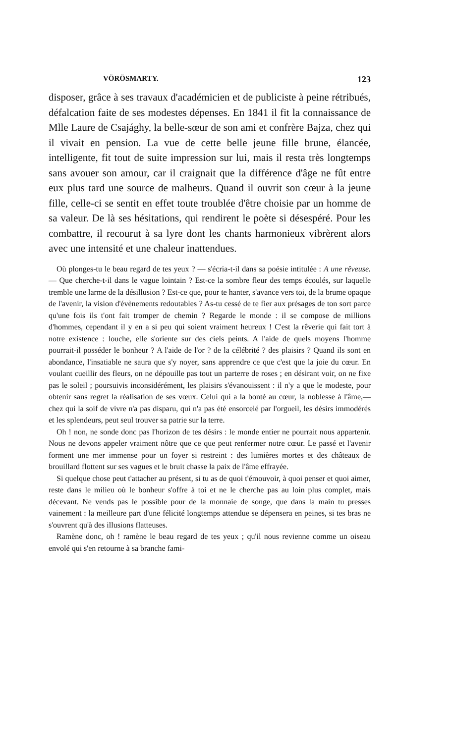VÖRÖSMARTY. 123
disposer, grâce à ses travaux d'académicien et de publiciste à peine rétribués, défalcation faite de ses modestes dépenses. En 1841 il fit la connaissance de Mlle Laure de Csajághy, la belle-sœur de son ami et confrère Bajza, chez qui il vivait en pension. La vue de cette belle jeune fille brune, élancée, intelligente, fit tout de suite impression sur lui, mais il resta très longtemps sans avouer son amour, car il craignait que la différence d'âge ne fût entre eux plus tard une source de malheurs. Quand il ouvrit son cœur à la jeune fille, celle-ci se sentit en effet toute troublée d'être choisie par un homme de sa valeur. De là ses hésitations, qui rendirent le poète si désespéré. Pour les combattre, il recourut à sa lyre dont les chants harmonieux vibrèrent alors avec une intensité et une chaleur inattendues.
Où plonges-tu le beau regard de tes yeux ? — s'écria-t-il dans sa poésie intitulée : A une rêveuse. — Que cherche-t-il dans le vague lointain ? Est-ce la sombre fleur des temps écoulés, sur laquelle tremble une larme de la désillusion ? Est-ce que, pour te hanter, s'avance vers toi, de la brume opaque de l'avenir, la vision d'évènements redoutables ? As-tu cessé de te fier aux présages de ton sort parce qu'une fois ils t'ont fait tromper de chemin ? Regarde le monde : il se compose de millions d'hommes, cependant il y en a si peu qui soient vraiment heureux ! C'est la rêverie qui fait tort à notre existence : louche, elle s'oriente sur des ciels peints. A l'aide de quels moyens l'homme pourrait-il posséder le bonheur ? A l'aide de l'or ? de la célébrité ? des plaisirs ? Quand ils sont en abondance, l'insatiable ne saura que s'y noyer, sans apprendre ce que c'est que la joie du cœur. En voulant cueillir des fleurs, on ne dépouille pas tout un parterre de roses ; en désirant voir, on ne fixe pas le soleil ; poursuivis inconsidérément, les plaisirs s'évanouissent : il n'y a que le modeste, pour obtenir sans regret la réalisation de ses vœux. Celui qui a la bonté au cœur, la noblesse à l'âme,—chez qui la soif de vivre n'a pas disparu, qui n'a pas été ensorcelé par l'orgueil, les désirs immodérés et les splendeurs, peut seul trouver sa patrie sur la terre.
Oh ! non, ne sonde donc pas l'horizon de tes désirs : le monde entier ne pourrait nous appartenir. Nous ne devons appeler vraiment nôtre que ce que peut renfermer notre cœur. Le passé et l'avenir forment une mer immense pour un foyer si restreint : des lumières mortes et des châteaux de brouillard flottent sur ses vagues et le bruit chasse la paix de l'âme effrayée.
Si quelque chose peut t'attacher au présent, si tu as de quoi t'émouvoir, à quoi penser et quoi aimer, reste dans le milieu où le bonheur s'offre à toi et ne le cherche pas au loin plus complet, mais décevant. Ne vends pas le possible pour de la monnaie de songe, que dans la main tu presses vainement : la meilleure part d'une félicité longtemps attendue se dépensera en peines, si tes bras ne s'ouvrent qu'à des illusions flatteuses.
Ramène donc, oh ! ramène le beau regard de tes yeux ; qu'il nous revienne comme un oiseau envolé qui s'en retourne à sa branche fami-